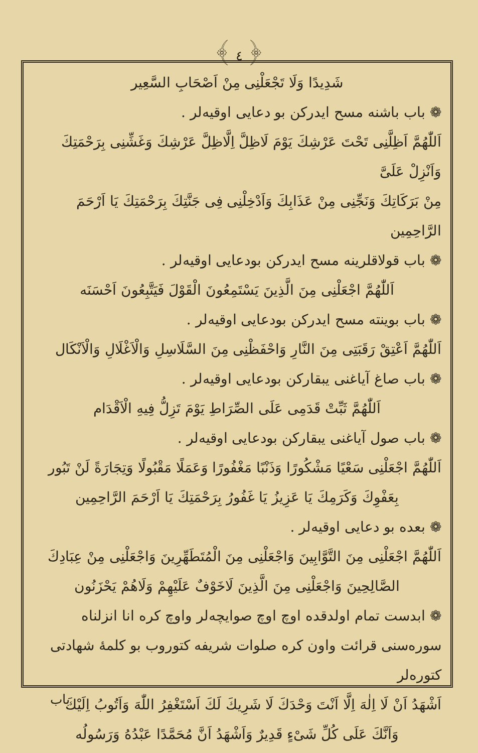﴾ ٤ ﴿
شَدِيدًا وَلَا تَجْعَلْنِى مِنْ اَصْحَابِ السَّعِير
❁ باب باشنه مسح ايدركن بو دعايى اوقيه‌لر .
اَللّٰهُمَّ اَظِلَّنِى تَحْتَ عَرْشِكَ يَوْمَ لَاظِلَّ اِلَّاظِلَّ عَرْشِكَ وَغَشِّنِى بِرَحْمَتِكَ وَاَنْزِلْ عَلَىَّ
مِنْ بَرَكَاتِكَ وَنَجِّنِى مِنْ عَذَابِكَ وَاَدْخِلْنِى فِى جَنَّتِكَ بِرَحْمَتِكَ يَا اَرْحَمَ الرَّاحِمِين
❁ باب قولاقلرينه مسح ايدركن بودعايى اوقيه‌لر .
اَللّٰهُمَّ اجْعَلْنِى مِنَ الَّذِينَ يَسْتَمِعُونَ الْقَوْلَ فَيَتَّبِعُونَ اَحْسَنَه
❁ باب بوينته مسح ايدركن بودعايى اوقيه‌لر .
اَللّٰهُمَّ اَعْتِقْ رَقَبَتِى مِنَ النَّارِ وَاحْفَظْنِى مِنَ السَّلَاسِلِ وَالْاَغْلَالِ وَالْاَنْكَال
❁ باب صاغ آياغنى يبقاركن بودعايى اوقيه‌لر .
اَللّٰهُمَّ ثَبِّتْ قَدَمِى عَلَى الصِّرَاطِ يَوْمَ تَزِلُّ فِيهِ الْاَقْدَام
❁ باب صول آياغنى يبقاركن بودعايى اوقيه‌لر .
اَللّٰهُمَّ اجْعَلْنِى سَعْيًا مَشْكُورًا وَذَنْبًا مَغْفُورًا وَعَمَلًا مَقْبُولًا وَتِجَارَةً لَنْ تَبُور
بِعَفْوِكَ وَكَرَمِكَ يَا عَزِيزُ يَا غَفُورُ بِرَحْمَتِكَ يَا اَرْحَمَ الرَّاحِمِين
❁ بعده بو دعايى اوقيه‌لر .
اَللّٰهُمَّ اجْعَلْنِى مِنَ التَّوَّابِينَ وَاجْعَلْنِى مِنَ الْمُتَطَهِّرِينَ وَاجْعَلْنِى مِنْ عِبَادِكَ
الصَّالِحِينَ وَاجْعَلْنِى مِنَ الَّذِينَ لَاخَوْفٌ عَلَيْهِمْ وَلَاهُمْ يَحْزَنُون
❁ ابدست تمام اولدقده اوچ اوچ صوايچه‌لر واوچ كره انا انزلناه
سوره‌سنى قرائت واون كره صلوات شريفه كتوروب بو كلمهٔ شهادتى كتوره‌لر
اَشْهَدُ اَنْ لَا اِلٰهَ اِلَّا اَنْتَ وَحْدَكَ لَا شَرِيكَ لَكَ اَسْتَغْفِرُ اللّٰهَ وَاَتُوبُ اِلَيْكَ
وَاَنَّكَ عَلَى كُلِّ شَىْءٍ قَدِيرٌ وَاَشْهَدُ اَنَّ مُحَمَّدًا عَبْدُهُ وَرَسُولُه
باب